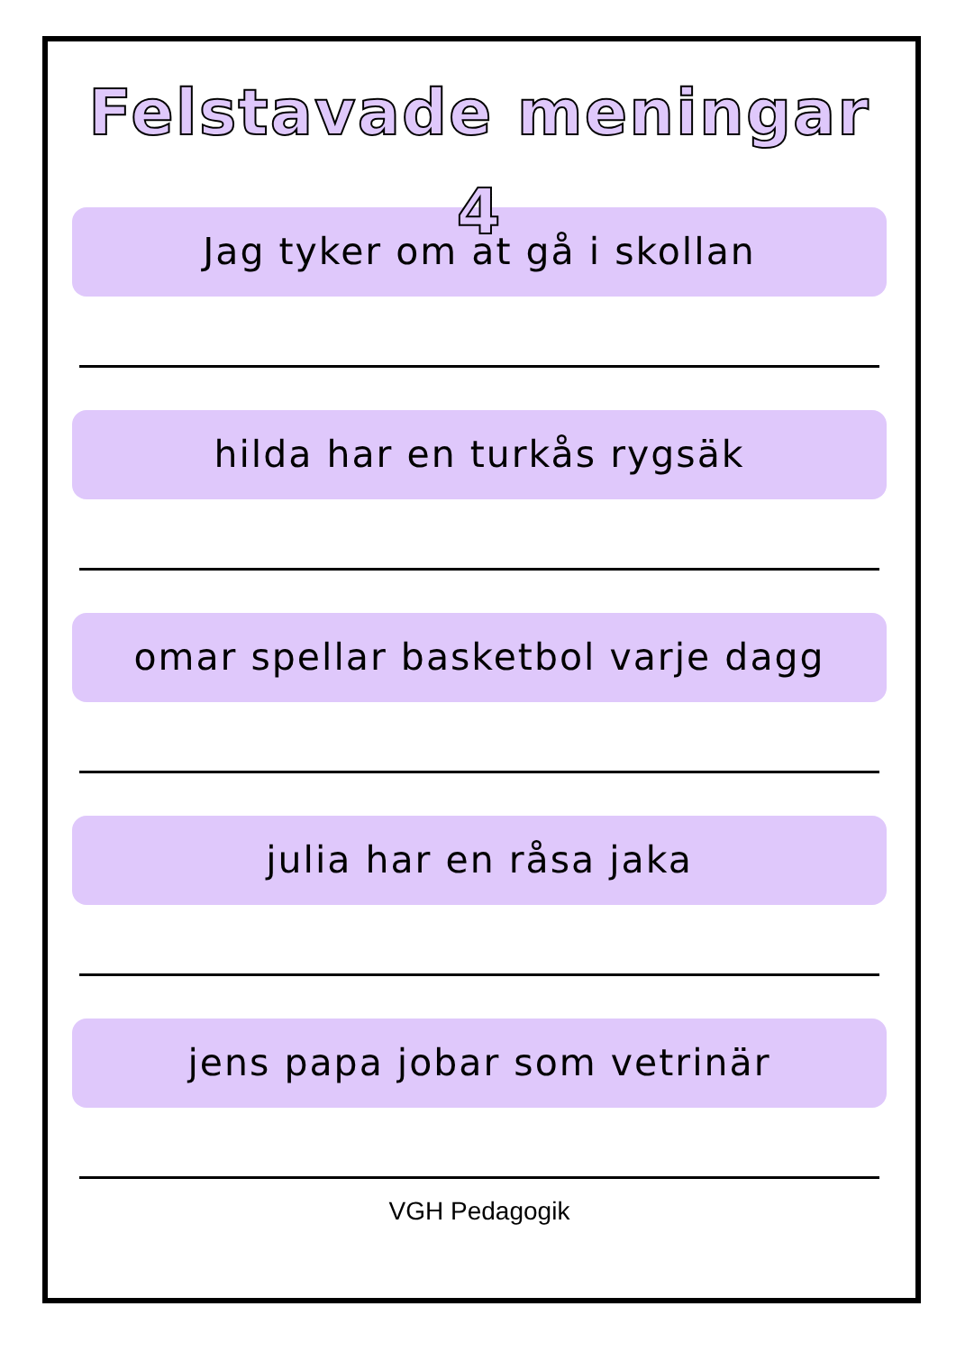Felstavade meningar 4
Jag tyker om at gå i skollan
hilda har en turkås rygsäk
omar spellar basketbol varje dagg
julia har en råsa jaka
jens papa jobar som vetrinär
VGH Pedagogik